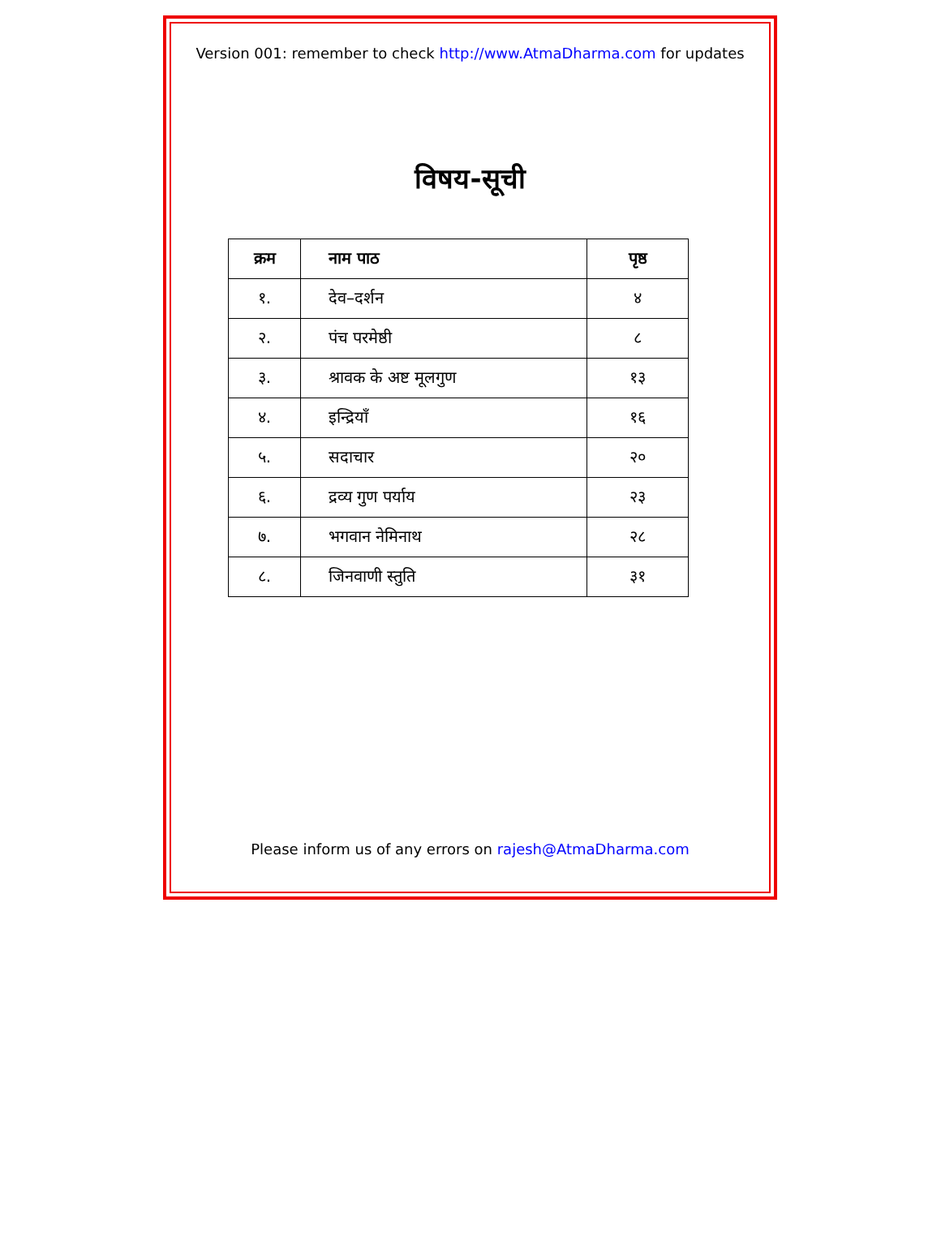Version 001: remember to check http://www.AtmaDharma.com for updates
विषय-सूची
| क्रम | नाम पाठ | पृष्ठ |
| --- | --- | --- |
| १. | देव–दर्शन | ४ |
| २. | पंच परमेष्ठी | ८ |
| ३. | श्रावक के अष्ट मूलगुण | १३ |
| ४. | इन्द्रियाँ | १६ |
| ५. | सदाचार | २० |
| ६. | द्रव्य गुण पर्याय | २३ |
| ७. | भगवान नेमिनाथ | २८ |
| ८. | जिनवाणी स्तुति | ३१ |
Please inform us of any errors on rajesh@AtmaDharma.com